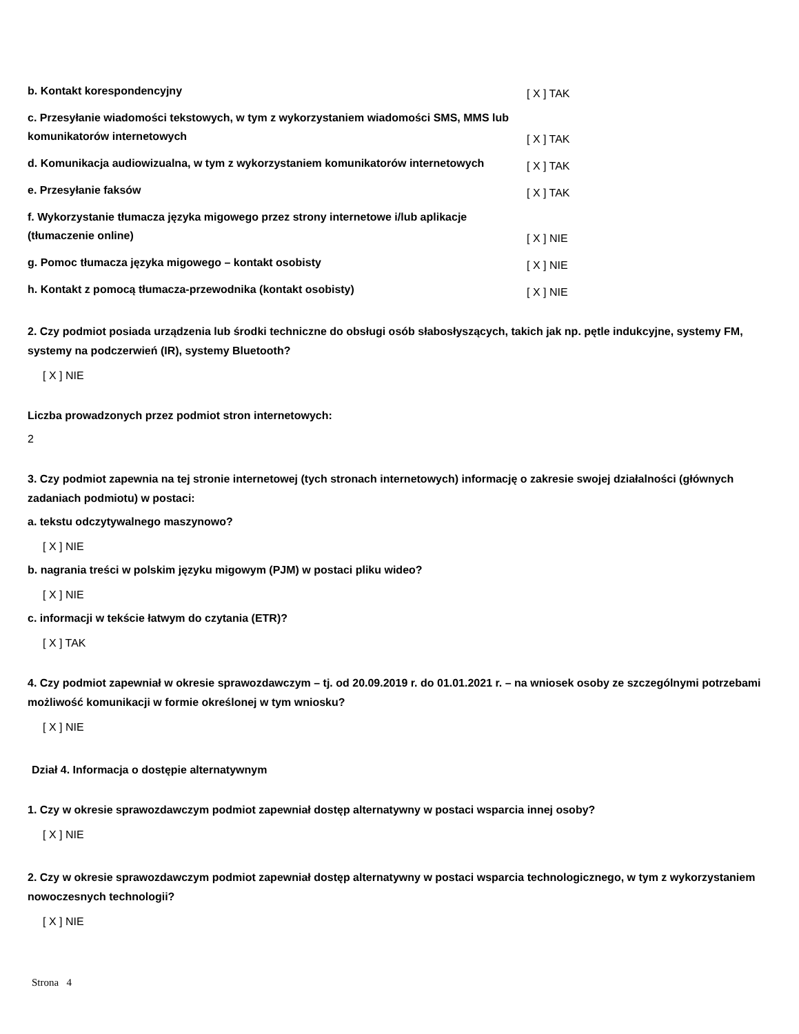b. Kontakt korespondencyjny
[ X ] TAK
c. Przesyłanie wiadomości tekstowych, w tym z wykorzystaniem wiadomości SMS, MMS lub komunikatorów internetowych
[ X ] TAK
d. Komunikacja audiowizualna, w tym z wykorzystaniem komunikatorów internetowych
[ X ] TAK
e. Przesyłanie faksów
[ X ] TAK
f. Wykorzystanie tłumacza języka migowego przez strony internetowe i/lub aplikacje (tłumaczenie online)
[ X ] NIE
g. Pomoc tłumacza języka migowego – kontakt osobisty
[ X ] NIE
h. Kontakt z pomocą tłumacza-przewodnika (kontakt osobisty)
[ X ] NIE
2. Czy podmiot posiada urządzenia lub środki techniczne do obsługi osób słabosłyszących, takich jak np. pętle indukcyjne, systemy FM, systemy na podczerwień (IR), systemy Bluetooth?
[ X ] NIE
Liczba prowadzonych przez podmiot stron internetowych:
2
3. Czy podmiot zapewnia na tej stronie internetowej (tych stronach internetowych) informację o zakresie swojej działalności (głównych zadaniach podmiotu) w postaci:
a. tekstu odczytywalnego maszynowo?
[ X ] NIE
b. nagrania treści w polskim języku migowym (PJM) w postaci pliku wideo?
[ X ] NIE
c. informacji w tekście łatwym do czytania (ETR)?
[ X ] TAK
4. Czy podmiot zapewniał w okresie sprawozdawczym – tj. od 20.09.2019 r. do 01.01.2021 r. – na wniosek osoby ze szczególnymi potrzebami możliwość komunikacji w formie określonej w tym wniosku?
[ X ] NIE
Dział 4. Informacja o dostępie alternatywnym
1. Czy w okresie sprawozdawczym podmiot zapewniał dostęp alternatywny w postaci wsparcia innej osoby?
[ X ] NIE
2. Czy w okresie sprawozdawczym podmiot zapewniał dostęp alternatywny w postaci wsparcia technologicznego, w tym z wykorzystaniem nowoczesnych technologii?
[ X ] NIE
Strona 4